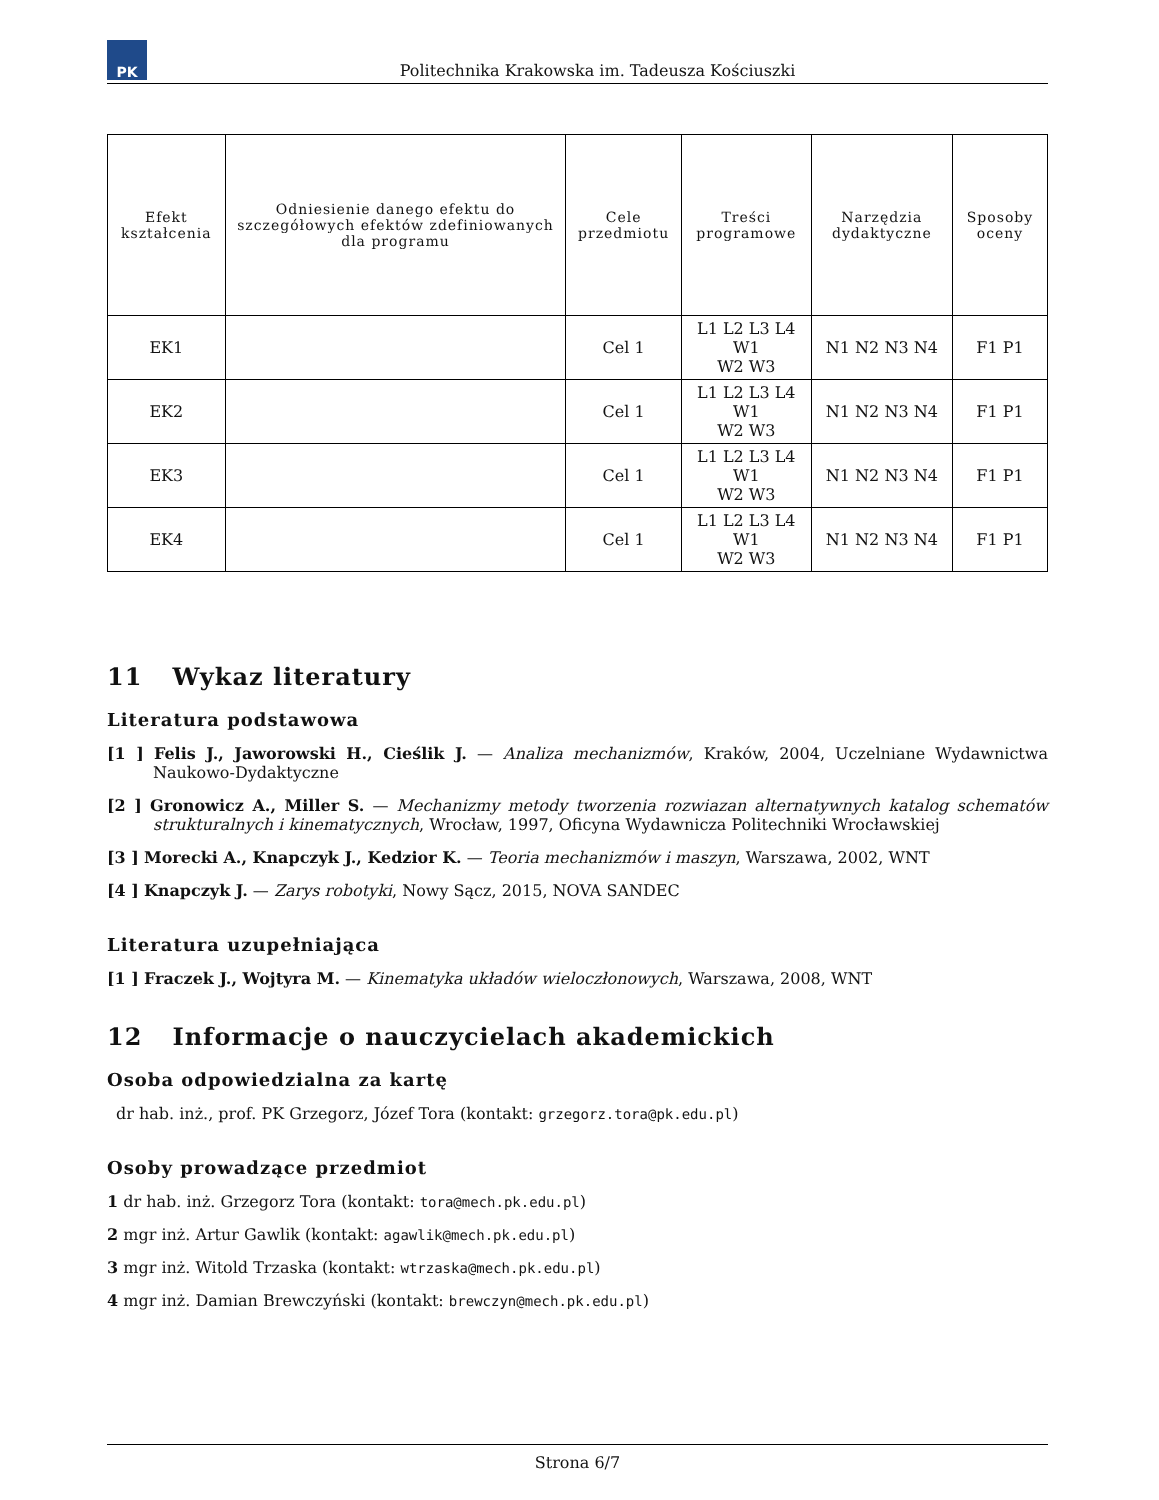PK
Politechnika Krakowska im. Tadeusza Kościuszki
| Efekt kształcenia | Odniesienie danego efektu do szczegółowych efektów zdefiniowanych dla programu | Cele przedmiotu | Treści programowe | Narzędzia dydaktyczne | Sposoby oceny |
| --- | --- | --- | --- | --- | --- |
| EK1 | | Cel 1 | L1 L2 L3 L4 W1 W2 W3 | N1 N2 N3 N4 | F1 P1 |
| EK2 | | Cel 1 | L1 L2 L3 L4 W1 W2 W3 | N1 N2 N3 N4 | F1 P1 |
| EK3 | | Cel 1 | L1 L2 L3 L4 W1 W2 W3 | N1 N2 N3 N4 | F1 P1 |
| EK4 | | Cel 1 | L1 L2 L3 L4 W1 W2 W3 | N1 N2 N3 N4 | F1 P1 |
11 Wykaz literatury
Literatura podstawowa
[1 ] Felis J., Jaworowski H., Cieślik J. — Analiza mechanizmów, Kraków, 2004, Uczelniane Wydawnictwa Naukowo-Dydaktyczne
[2 ] Gronowicz A., Miller S. — Mechanizmy metody tworzenia rozwiazan alternatywnych katalog schematów strukturalnych i kinematycznych, Wrocław, 1997, Oficyna Wydawnicza Politechniki Wrocławskiej
[3 ] Morecki A., Knapczyk J., Kedzior K. — Teoria mechanizmów i maszyn, Warszawa, 2002, WNT
[4 ] Knapczyk J. — Zarys robotyki, Nowy Sącz, 2015, NOVA SANDEC
Literatura uzupełniająca
[1 ] Fraczek J., Wojtyra M. — Kinematyka układów wieloczłonowych, Warszawa, 2008, WNT
12 Informacje o nauczycielach akademickich
Osoba odpowiedzialna za kartę
dr hab. inż., prof. PK Grzegorz, Józef Tora (kontakt: grzegorz.tora@pk.edu.pl)
Osoby prowadzące przedmiot
1 dr hab. inż. Grzegorz Tora (kontakt: tora@mech.pk.edu.pl)
2 mgr inż. Artur Gawlik (kontakt: agawlik@mech.pk.edu.pl)
3 mgr inż. Witold Trzaska (kontakt: wtrzaska@mech.pk.edu.pl)
4 mgr inż. Damian Brewczyński (kontakt: brewczyn@mech.pk.edu.pl)
Strona 6/7